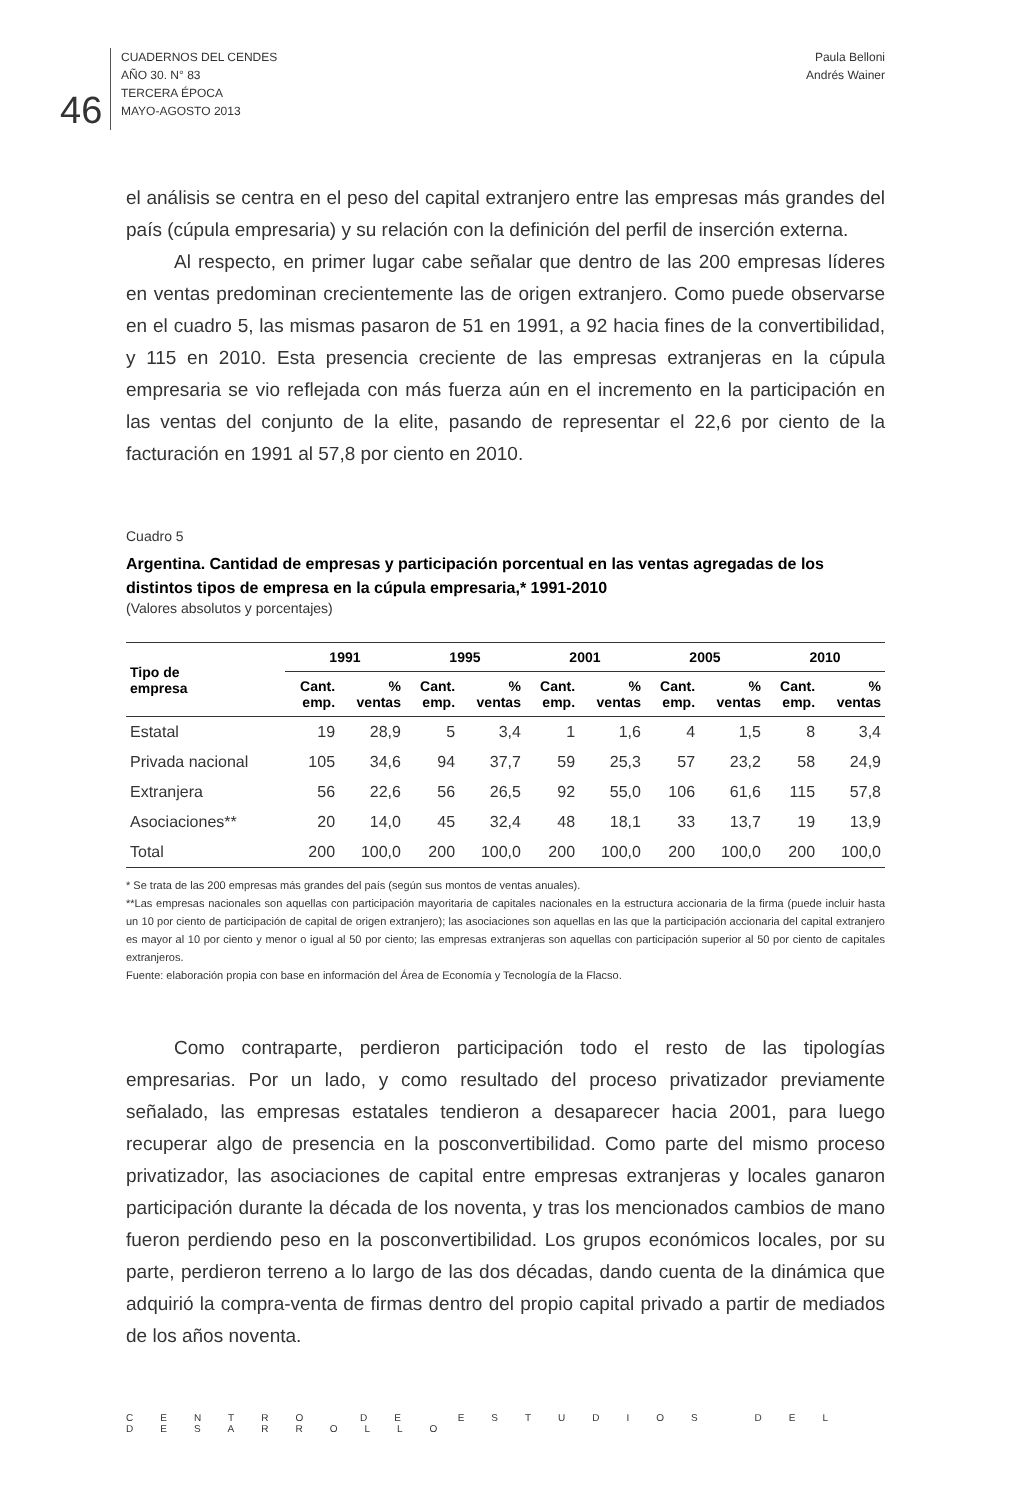46
CUADERNOS DEL CENDES
AÑO 30. N° 83
TERCERA ÉPOCA
MAYO-AGOSTO 2013
Paula Belloni
Andrés Wainer
el análisis se centra en el peso del capital extranjero entre las empresas más grandes del país (cúpula empresaria) y su relación con la definición del perfil de inserción externa.
Al respecto, en primer lugar cabe señalar que dentro de las 200 empresas líderes en ventas predominan crecientemente las de origen extranjero. Como puede observarse en el cuadro 5, las mismas pasaron de 51 en 1991, a 92 hacia fines de la convertibilidad, y 115 en 2010. Esta presencia creciente de las empresas extranjeras en la cúpula empresaria se vio reflejada con más fuerza aún en el incremento en la participación en las ventas del conjunto de la elite, pasando de representar el 22,6 por ciento de la facturación en 1991 al 57,8 por ciento en 2010.
Cuadro 5
Argentina. Cantidad de empresas y participación porcentual en las ventas agregadas de los distintos tipos de empresa en la cúpula empresaria,* 1991-2010
(Valores absolutos y porcentajes)
| Tipo de empresa | 1991 | | 1995 | | 2001 | | 2005 | | 2010 | |
| --- | --- | --- | --- | --- | --- | --- | --- | --- | --- | --- |
| | Cant. emp. | % ventas | Cant. emp. | % ventas | Cant. emp. | % ventas | Cant. emp. | % ventas | Cant. emp. | % ventas |
| Estatal | 19 | 28,9 | 5 | 3,4 | 1 | 1,6 | 4 | 1,5 | 8 | 3,4 |
| Privada nacional | 105 | 34,6 | 94 | 37,7 | 59 | 25,3 | 57 | 23,2 | 58 | 24,9 |
| Extranjera | 56 | 22,6 | 56 | 26,5 | 92 | 55,0 | 106 | 61,6 | 115 | 57,8 |
| Asociaciones** | 20 | 14,0 | 45 | 32,4 | 48 | 18,1 | 33 | 13,7 | 19 | 13,9 |
| Total | 200 | 100,0 | 200 | 100,0 | 200 | 100,0 | 200 | 100,0 | 200 | 100,0 |
* Se trata de las 200 empresas más grandes del país (según sus montos de ventas anuales).
**Las empresas nacionales son aquellas con participación mayoritaria de capitales nacionales en la estructura accionaria de la firma (puede incluir hasta un 10 por ciento de participación de capital de origen extranjero); las asociaciones son aquellas en las que la participación accionaria del capital extranjero es mayor al 10 por ciento y menor o igual al 50 por ciento; las empresas extranjeras son aquellas con participación superior al 50 por ciento de capitales extranjeros.
Fuente: elaboración propia con base en información del Área de Economía y Tecnología de la Flacso.
Como contraparte, perdieron participación todo el resto de las tipologías empresarias. Por un lado, y como resultado del proceso privatizador previamente señalado, las empresas estatales tendieron a desaparecer hacia 2001, para luego recuperar algo de presencia en la posconvertibilidad. Como parte del mismo proceso privatizador, las asociaciones de capital entre empresas extranjeras y locales ganaron participación durante la década de los noventa, y tras los mencionados cambios de mano fueron perdiendo peso en la posconvertibilidad. Los grupos económicos locales, por su parte, perdieron terreno a lo largo de las dos décadas, dando cuenta de la dinámica que adquirió la compra-venta de firmas dentro del propio capital privado a partir de mediados de los años noventa.
CENTRO DE ESTUDIOS DEL DESARROLLO